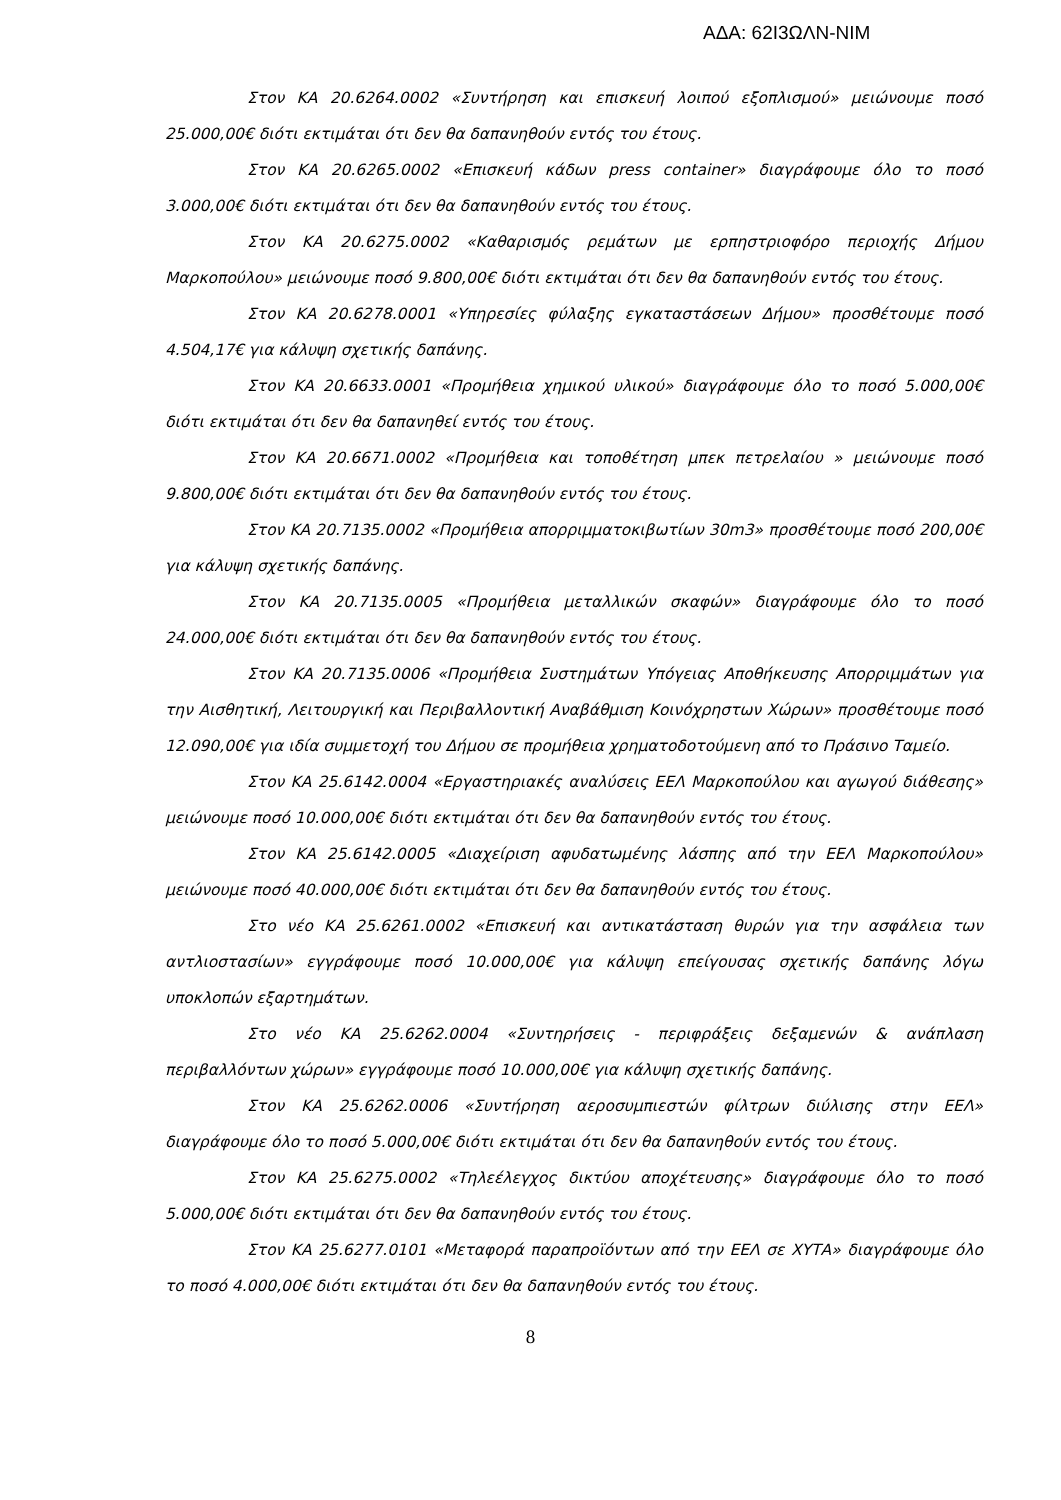ΑΔΑ: 62Ι3ΩΛΝ-ΝΙΜ
Στον ΚΑ 20.6264.0002 «Συντήρηση και επισκευή λοιπού εξοπλισμού» μειώνουμε ποσό 25.000,00€ διότι εκτιμάται ότι δεν θα δαπανηθούν εντός του έτους.
Στον ΚΑ 20.6265.0002 «Επισκευή κάδων press container» διαγράφουμε όλο το ποσό 3.000,00€ διότι εκτιμάται ότι δεν θα δαπανηθούν εντός του έτους.
Στον ΚΑ 20.6275.0002 «Καθαρισμός ρεμάτων με ερπηστριοφόρο περιοχής Δήμου Μαρκοπούλου» μειώνουμε ποσό 9.800,00€ διότι εκτιμάται ότι δεν θα δαπανηθούν εντός του έτους.
Στον ΚΑ 20.6278.0001 «Υπηρεσίες φύλαξης εγκαταστάσεων Δήμου» προσθέτουμε ποσό 4.504,17€ για κάλυψη σχετικής δαπάνης.
Στον ΚΑ 20.6633.0001 «Προμήθεια χημικού υλικού» διαγράφουμε όλο το ποσό 5.000,00€ διότι εκτιμάται ότι δεν θα δαπανηθεί εντός του έτους.
Στον ΚΑ 20.6671.0002 «Προμήθεια και τοποθέτηση μπεκ πετρελαίου » μειώνουμε ποσό 9.800,00€ διότι εκτιμάται ότι δεν θα δαπανηθούν εντός του έτους.
Στον ΚΑ 20.7135.0002 «Προμήθεια απορριμματοκιβωτίων 30m3» προσθέτουμε ποσό 200,00€ για κάλυψη σχετικής δαπάνης.
Στον ΚΑ 20.7135.0005 «Προμήθεια μεταλλικών σκαφών» διαγράφουμε όλο το ποσό 24.000,00€ διότι εκτιμάται ότι δεν θα δαπανηθούν εντός του έτους.
Στον ΚΑ 20.7135.0006 «Προμήθεια Συστημάτων Υπόγειας Αποθήκευσης Απορριμμάτων για την Αισθητική, Λειτουργική και Περιβαλλοντική Αναβάθμιση Κοινόχρηστων Χώρων» προσθέτουμε ποσό 12.090,00€ για ιδία συμμετοχή του Δήμου σε προμήθεια χρηματοδοτούμενη από το Πράσινο Ταμείο.
Στον ΚΑ 25.6142.0004 «Εργαστηριακές αναλύσεις ΕΕΛ Μαρκοπούλου και αγωγού διάθεσης» μειώνουμε ποσό 10.000,00€ διότι εκτιμάται ότι δεν θα δαπανηθούν εντός του έτους.
Στον ΚΑ 25.6142.0005 «Διαχείριση αφυδατωμένης λάσπης από την ΕΕΛ Μαρκοπούλου» μειώνουμε ποσό 40.000,00€ διότι εκτιμάται ότι δεν θα δαπανηθούν εντός του έτους.
Στο νέο ΚΑ 25.6261.0002 «Επισκευή και αντικατάσταση θυρών για την ασφάλεια των αντλιοστασίων» εγγράφουμε ποσό 10.000,00€ για κάλυψη επείγουσας σχετικής δαπάνης λόγω υποκλοπών εξαρτημάτων.
Στο νέο ΚΑ 25.6262.0004 «Συντηρήσεις - περιφράξεις δεξαμενών & ανάπλαση περιβαλλόντων χώρων» εγγράφουμε ποσό 10.000,00€ για κάλυψη σχετικής δαπάνης.
Στον ΚΑ 25.6262.0006 «Συντήρηση αεροσυμπιεστών φίλτρων διύλισης στην ΕΕΛ» διαγράφουμε όλο το ποσό 5.000,00€ διότι εκτιμάται ότι δεν θα δαπανηθούν εντός του έτους.
Στον ΚΑ 25.6275.0002 «Τηλεέλεγχος δικτύου αποχέτευσης» διαγράφουμε όλο το ποσό 5.000,00€ διότι εκτιμάται ότι δεν θα δαπανηθούν εντός του έτους.
Στον ΚΑ 25.6277.0101 «Μεταφορά παραπροϊόντων από την ΕΕΛ σε ΧΥΤΑ» διαγράφουμε όλο το ποσό 4.000,00€ διότι εκτιμάται ότι δεν θα δαπανηθούν εντός του έτους.
8